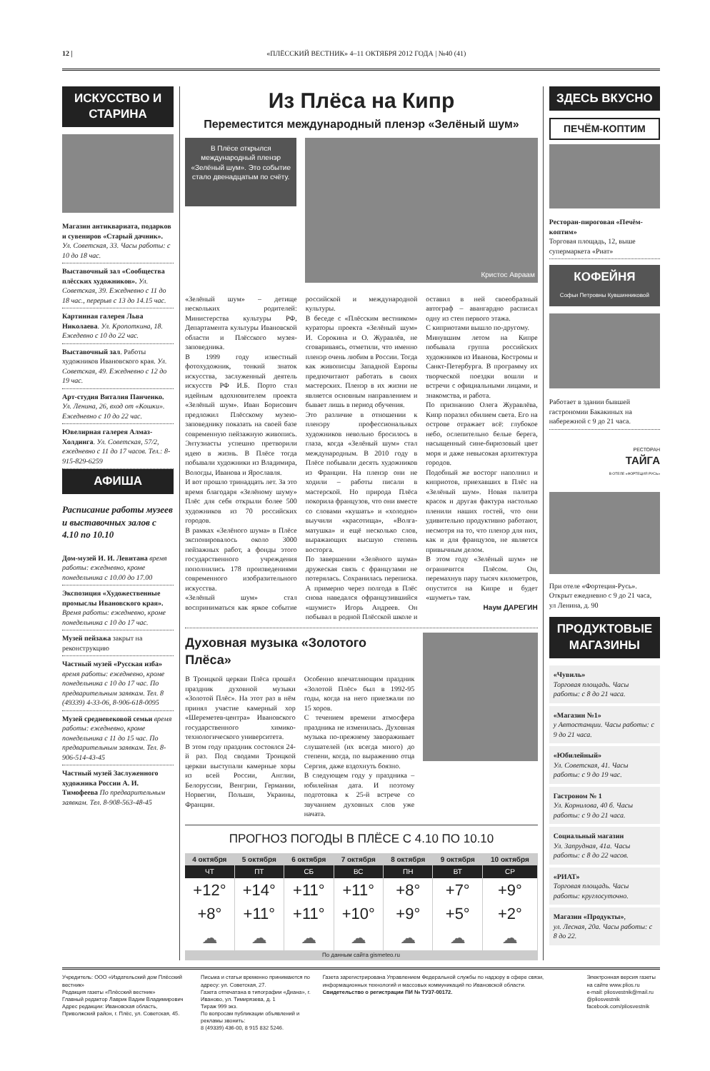12 | «ПЛЁССКИЙ ВЕСТНИК» 4–11 ОКТЯБРЯ 2012 ГОДА | №40 (41)
ИСКУССТВО И СТАРИНА
Магазин антиквариата, подарков и сувениров «Старый дачник». Ул. Советская, 33. Часы работы: с 10 до 18 час.
Выставочный зал «Сообщества плёсских художников». Ул. Советская, 39. Ежедневно с 11 до 18 час., перерыв с 13 до 14.15 час.
Картинная галерея Льва Николаева. Ул. Кропоткина, 18. Ежедевно с 10 до 22 час.
Выставочный зал. Работы художников Ивановского края. Ул. Советская, 49. Ежедневно с 12 до 19 час.
Арт-студия Виталия Панченко. Ул. Ленина, 26, вход от «Кошки». Ежедневно с 10 до 22 час.
Ювелирная галерея Алмаз-Холдинга. Ул. Советская, 57/2, ежедневно с 11 до 17 часов. Тел.: 8-915-829-6259
АФИША
Расписание работы музеев и выставочных залов с 4.10 по 10.10
Дом-музей И. И. Левитана время работы: ежедневно, кроме понедельника с 10.00 до 17.00
Экспозиция «Художественные промыслы Ивановского края». Время работы: ежедневно, кроме понедельника с 10 до 17 час.
Музей пейзажа закрыт на реконструкцию
Частный музей «Русская изба» время работы: ежедневно, кроме понедельника с 10 до 17 час. По предварительным заявкам. Тел. 8 (49339) 4-33-06, 8-906-618-0095
Музей средневековой семьи время работы: ежедневно, кроме понедельника с 11 до 15 час. По предварительным заявкам. Тел. 8-906-514-43-45
Частный музей Заслуженного художника России А. И. Тимофеева По предварительным заявкам. Тел. 8-908-563-48-45
Из Плёса на Кипр
Переместится международный пленэр «Зелёный шум»
В Плёсе открылся международный пленэр «Зелёный шум». Это событие стало двенадцатым по счёту.
Кристос Авраам
«Зелёный шум» – детище нескольких родителей: Министерства культуры РФ, Департамента культуры Ивановской области и Плёсского музея-заповедника.
В 1999 году известный фотохудожник, тонкий знаток искусства, заслуженный деятель искусств РФ И.Б. Порто стал идейным вдохновителем проекта «Зелёный шум». Иван Борисович предложил Плёсскому музею-заповеднику показать на своей базе современную пейзажную живопись. Энтузиасты успешно претворили идею в жизнь. В Плёсе тогда побывали художники из Владимира, Вологды, Иванова и Ярославля.
И вот прошло тринадцать лет. За это время благодаря «Зелёному шуму» Плёс для себя открыли более 500 художников из 70 российских городов.
В рамках «Зелёного шума» в Плёсе экспонировалось около 3000 пейзажных работ, а фонды этого государственного учреждения пополнились 178 произведениями современного изобразительного искусства.
«Зелёный шум» стал восприниматься как яркое событие российской и международной культуры.
В беседе с «Плёсским вестником» кураторы проекта «Зелёный шум» И. Сорокина и О. Журавлёв, не сговариваясь, отметили, что именно пленэр очень любим в России. Тогда как живописцы Западной Европы предпочитают работать в своих мастерских. Пленэр в их жизни не является основным направлением и бывает лишь в период обучения.
Это различие в отношении к пленэру профессиональных художников невольно бросилось в глаза, когда «Зелёный шум» стал международным. В 2010 году в Плёсе побывали десять художников из Франции. На пленэр они не ходили – работы писали в мастерской. Но природа Плёса покорила французов, что они вместе со словами «кушать» и «холодно» выучили «красотища», «Волга-матушка» и ещё несколько слов, выражающих высшую степень восторга.
По завершении «Зелёного шума» дружеская связь с французами не потерялась. Сохранилась переписка. А примерно через полгода в Плёс снова наведался офранцузившийся «шумист» Игорь Андреев. Он побывал в родной Плёсской школе и оставил в ней своеобразный автограф – авангардно расписал одну из стен первого этажа.
С киприотами вышло по-другому.
Минувшим летом на Кипре побывала группа российских художников из Иванова, Костромы и Санкт-Петербурга. В программу их творческой поездки вошли и встречи с официальными лицами, и знакомства, и работа.
По признанию Олега Журавлёва, Кипр поразил обилием света. Его на острове отражает всё: глубокое небо, ослепительно белые берега, насыщенный сине-бирюзовый цвет моря и даже невысокая архитектура городов.
Подобный же восторг наполнил и киприотов, приехавших в Плёс на «Зелёный шум». Новая палитра красок и другая фактура настолько пленили наших гостей, что они удивительно продуктивно работают, несмотря на то, что пленэр для них, как и для французов, не является привычным делом.
В этом году «Зелёный шум» не ограничится Плёсом. Он, перемахнув пару тысяч километров, опустится на Кипре и будет «шуметь» там.
Наум ДАРЕГИН
Духовная музыка «Золотого Плёса»
В Троицкой церкви Плёса прошёл праздник духовной музыки «Золотой Плёс». На этот раз в нём принял участие камерный хор «Шереметев-центра» Ивановского государственного химико-технологического университета.
В этом году праздник состоялся 24-й раз. Под сводами Троицкой церкви выступали камерные хоры из всей России, Англии, Белоруссии, Венгрии, Германии, Норвегии, Польши, Украины, Франции.
Особенно впечатляющим праздник «Золотой Плёс» был в 1992-95 годы, когда на него приезжали по 15 хоров.
С течением времени атмосфера праздника не изменилась. Духовная музыка по-прежнему завораживает слушателей (их всегда много) до степени, когда, по выражению отца Сергия, даже вздохнуть боязно.
В следующем году у праздника – юбилейная дата. И поэтому подготовка к 25-й встрече со звучанием духовных слов уже начата.
ПРОГНОЗ ПОГОДЫ В ПЛЁСЕ С 4.10 ПО 10.10
| 4 октября | 5 октября | 6 октября | 7 октября | 8 октября | 9 октября | 10 октября |
| --- | --- | --- | --- | --- | --- | --- |
| ЧТ | ПТ | СБ | ВС | ПН | ВТ | СР |
| +12° | +14° | +11° | +11° | +8° | +7° | +9° |
| +8° | +11° | +11° | +10° | +9° | +5° | +2° |
| ☁ | ☁ | ☁ | ☁ | ☁ | ☁ | ☁ |
| По данным сайта gismeteo.ru | | | | | | |
ЗДЕСЬ ВКУСНО
ПЕЧЁМ-КОПТИМ
Ресторан-пироговая «Печём-коптим»
Торговая площадь, 12, выше супермаркета «Риат»
КОФЕЙНЯ
Софьи Петровны Кувшинниковой
Работает в здании бывшей гастрономии Бакакиных на набережной с 9 до 21 часа.
РЕСТОРАН
ТАЙГА
В ОТЕЛЕ «ФОРТЕЦИЯ РУСЬ»
При отеле «Фортеция-Русь». Открыт ежедневно с 9 до 21 часа, ул Ленина, д. 90
ПРОДУКТОВЫЕ МАГАЗИНЫ
«Чувиль»
Торговая площадь. Часы работы: с 8 до 21 часа.
«Магазин №1»
у Автостанции. Часы работы: с 9 до 21 часа.
«Юбилейный»
Ул. Советская, 41. Часы работы: с 9 до 19 час.
Гастроном № 1
Ул. Корнилова, 40 б. Часы работы: с 9 до 21 часа.
Социальный магазин
Ул. Запрудная, 41а. Часы работы: с 8 до 22 часов.
«РИАТ»
Торговая площадь. Часы работы: круглосуточно.
Магазин «Продукты»,
ул. Лесная, 20а. Часы работы: с 8 до 22.
Учредитель: ООО «Издательский дом Плёсский вестник»
Редакция газеты «Плёсский вестник»
Главный редактор Лаврик Вадим Владимирович
Адрес редакции: Ивановская область, Приволжский район, г. Плёс, ул. Советская, 45.
Письма и статьи временно принимаются по адресу: ул. Советская, 27.
Газета отпечатана в типографии «Диана», г. Иваново, ул. Тимирязева, д. 1
Тираж 999 экз.
По вопросам публикации объявлений и рекламы звонить:
8 (49339) 436-00, 8 915 832 5246.
Газета зарегистрирована Управлением Федеральной службы по надзору в сфере связи, информационных технологий и массовых коммуникаций по Ивановской области.
Свидетельство о регистрации ПИ № ТУ37-00172.
Электронная версия газеты на сайте www.plios.ru
e-mail: pliosvestnik@mail.ru
@pliosvestnik
facebook.com/pliosvestnik